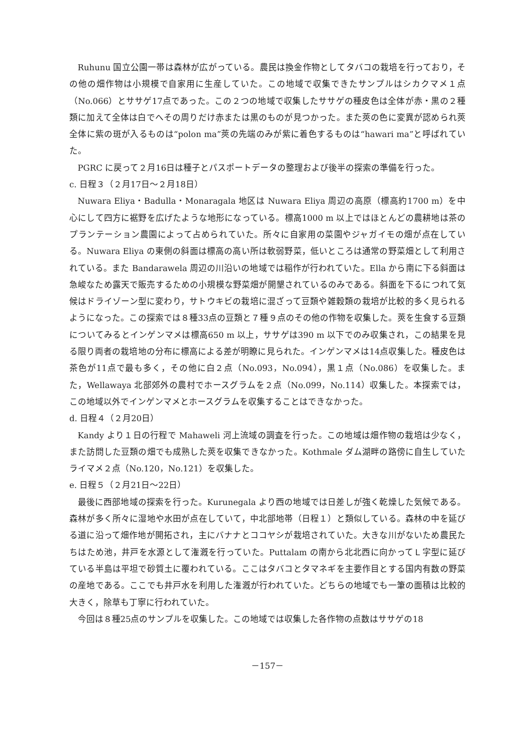Ruhunu 国立公園一帯は森林が広がっている。農民は換金作物としてタバコの栽培を行っており，その他の畑作物は小規模で自家用に生産していた。この地域で収集できたサンプルはシカクマメ１点（No.066）とササゲ17点であった。この２つの地域で収集したササゲの種皮色は全体が赤・黒の２種類に加えて全体は白でへその周りだけ赤または黒のものが見つかった。また莢の色に変異が認められ莢全体に紫の斑が入るものは“polon ma”莢の先端のみが紫に着色するものは“hawari ma”と呼ばれていた。
PGRC に戻って２月16日は種子とパスポートデータの整理および後半の探索の準備を行った。
c. 日程３（２月17日～２月18日）
Nuwara Eliya・Badulla・Monaragala 地区は Nuwara Eliya 周辺の高原（標高約1700 m）を中心にして四方に裾野を広げたような地形になっている。標高1000 m 以上ではほとんどの農耕地は茶のプランテーション農園によって占められていた。所々に自家用の菜園やジャガイモの畑が点在している。Nuwara Eliya の東側の斜面は標高の高い所は軟弱野菜，低いところは通常の野菜畑として利用されている。また Bandarawela 周辺の川沿いの地域では稲作が行われていた。Ella から南に下る斜面は急峻なため露天で販売するための小規模な野菜畑が開墾されているのみである。斜面を下るにつれて気候はドライゾーン型に変わり，サトウキビの栽培に混ざって豆類や雑穀類の栽培が比較的多く見られるようになった。この探索では８種33点の豆類と７種９点のその他の作物を収集した。莢を生食する豆類についてみるとインゲンマメは標高650 m 以上，ササゲは390 m 以下でのみ収集され，この結果を見る限り両者の栽培地の分布に標高による差が明瞭に見られた。インゲンマメは14点収集した。種皮色は茶色が11点で最も多く，その他に白２点（No.093，No.094），黒１点（No.086）を収集した。また，Wellawaya 北部郊外の農村でホースグラムを２点（No.099，No.114）収集した。本探索では，この地域以外でインゲンマメとホースグラムを収集することはできなかった。
d. 日程４（２月20日）
Kandy より１日の行程で Mahaweli 河上流域の調査を行った。この地域は畑作物の栽培は少なく，また訪問した豆類の畑でも成熟した莢を収集できなかった。Kothmale ダム湖畔の路傍に自生していたライマメ２点（No.120，No.121）を収集した。
e. 日程５（２月21日～22日）
最後に西部地域の探索を行った。Kurunegala より西の地域では日差しが強く乾燥した気候である。森林が多く所々に湿地や水田が点在していて，中北部地帯（日程１）と類似している。森林の中を延びる道に沿って畑作地が開拓され，主にバナナとココヤシが栽培されていた。大きな川がないため農民たちはため池，井戸を水源として潅漑を行っていた。Puttalam の南から北北西に向かってＬ字型に延びている半島は平坦で砂質土に覆われている。ここはタバコとタマネギを主要作目とする国内有数の野菜の産地である。ここでも井戸水を利用した潅漑が行われていた。どちらの地域でも一筆の面積は比較的大きく，除草も丁寧に行われていた。
今回は８種25点のサンプルを収集した。この地域では収集した各作物の点数はササゲの18
－157－